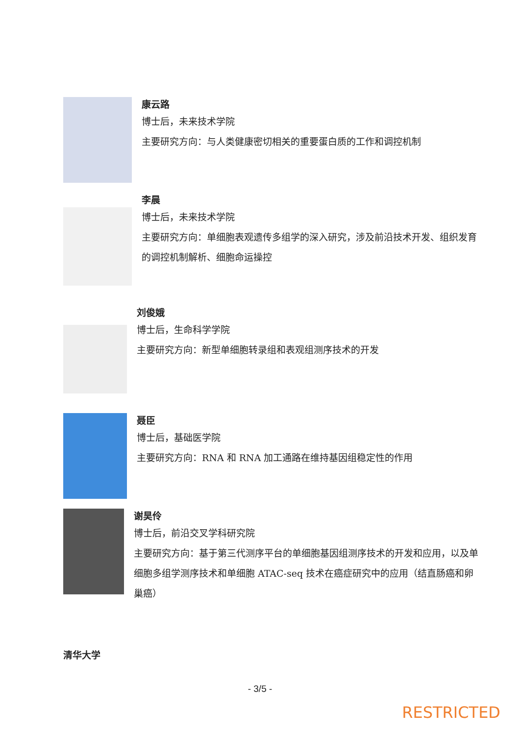康云路
博士后，未来技术学院
主要研究方向：与人类健康密切相关的重要蛋白质的工作和调控机制
李晨
博士后，未来技术学院
主要研究方向：单细胞表观遗传多组学的深入研究，涉及前沿技术开发、组织发育的调控机制解析、细胞命运操控
刘俊娥
博士后，生命科学学院
主要研究方向：新型单细胞转录组和表观组测序技术的开发
聂臣
博士后，基础医学院
主要研究方向：RNA 和 RNA 加工通路在维持基因组稳定性的作用
谢昊伶
博士后，前沿交叉学科研究院
主要研究方向：基于第三代测序平台的单细胞基因组测序技术的开发和应用，以及单细胞多组学测序技术和单细胞 ATAC-seq 技术在癌症研究中的应用（结直肠癌和卵巢癌）
清华大学
- 3/5 -
RESTRICTED